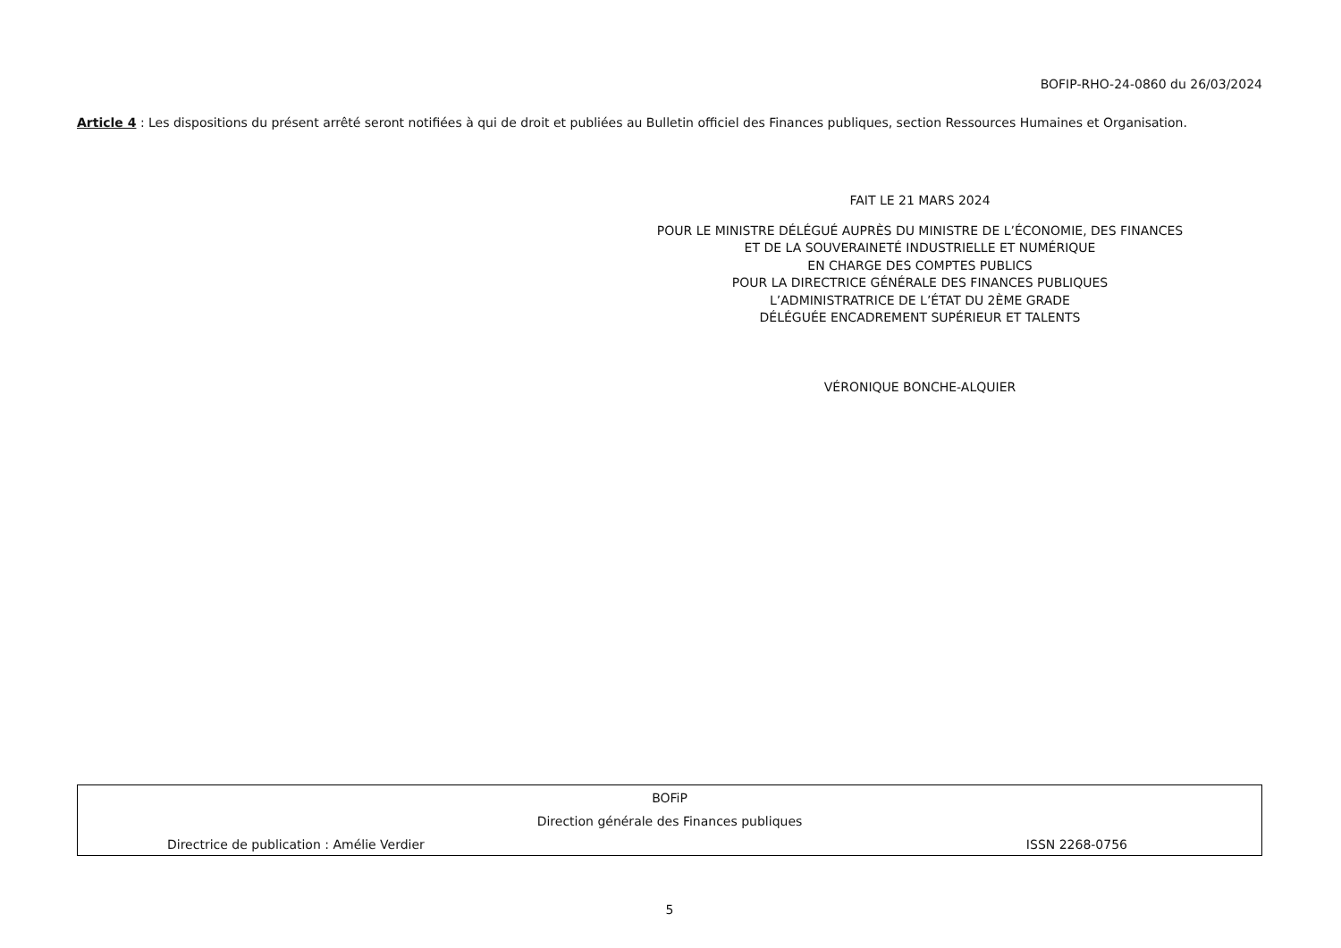BOFIP-RHO-24-0860 du 26/03/2024
Article 4 : Les dispositions du présent arrêté seront notifiées à qui de droit et publiées au Bulletin officiel des Finances publiques, section Ressources Humaines et Organisation.
FAIT LE 21 MARS 2024
POUR LE MINISTRE DÉLÉGUÉ AUPRÈS DU MINISTRE DE L’ÉCONOMIE, DES FINANCES
ET DE LA SOUVERAINETÉ INDUSTRIELLE ET NUMÉRIQUE
EN CHARGE DES COMPTES PUBLICS
POUR LA DIRECTRICE GÉNÉRALE DES FINANCES PUBLIQUES
L’ADMINISTRATRICE DE L’ÉTAT DU 2ÈME GRADE
DÉLÉGUÉE ENCADREMENT SUPÉRIEUR ET TALENTS
VÉRONIQUE BONCHE-ALQUIER
BOFiP
Direction générale des Finances publiques
Directrice de publication : Amélie Verdier ISSN 2268-0756
5